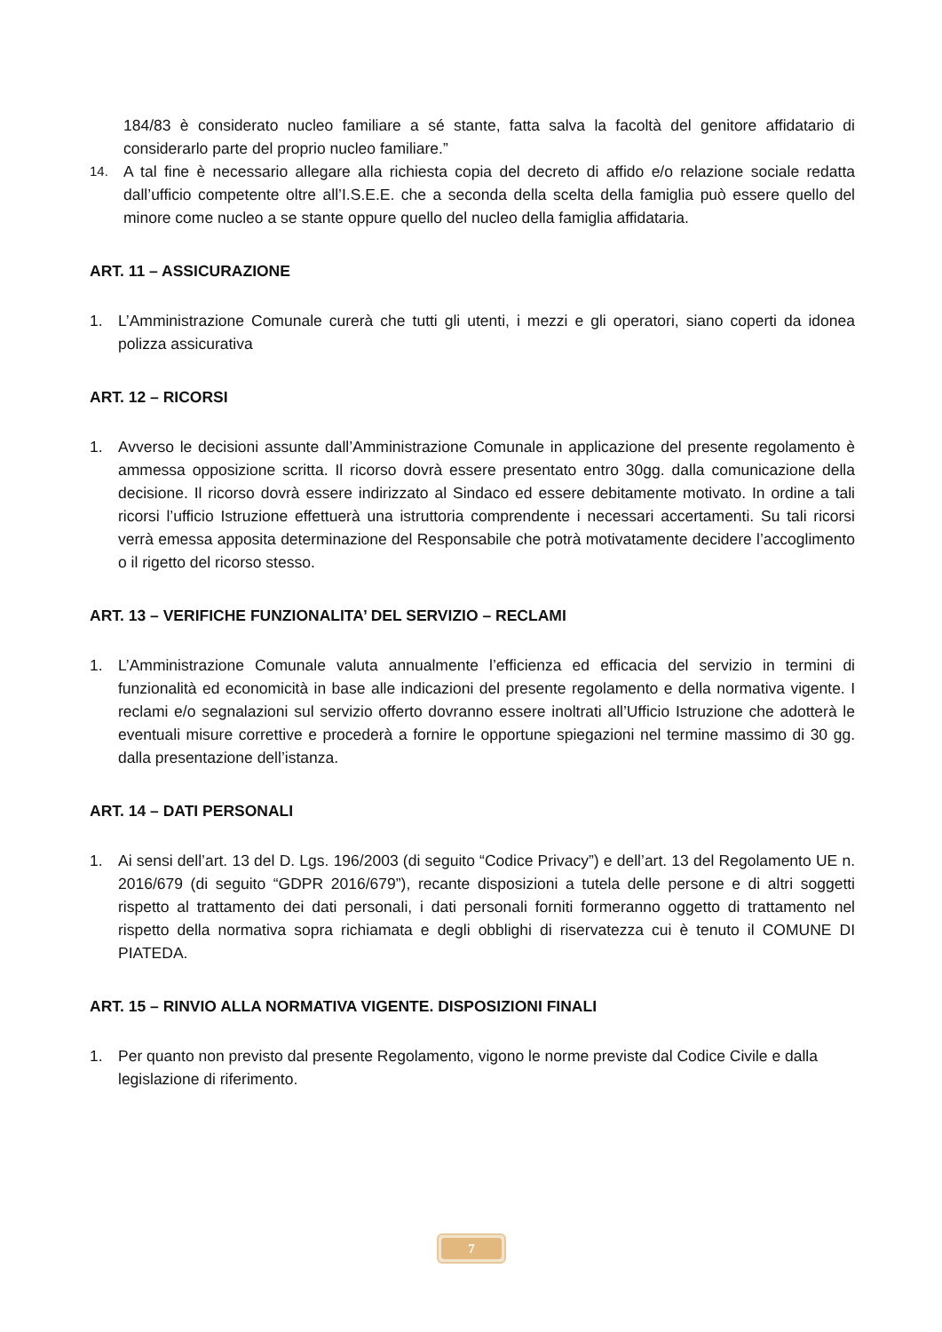184/83 è considerato nucleo familiare a sé stante, fatta salva la facoltà del genitore affidatario di considerarlo parte del proprio nucleo familiare.”
14.
A tal fine è necessario allegare alla richiesta copia del decreto di affido e/o relazione sociale redatta dall’ufficio competente oltre all’I.S.E.E. che a seconda della scelta della famiglia può essere quello del minore come nucleo a se stante oppure quello del nucleo della famiglia affidataria.
ART. 11 – ASSICURAZIONE
1. L’Amministrazione Comunale curerà che tutti gli utenti, i mezzi e gli operatori, siano coperti da idonea polizza assicurativa
ART. 12 – RICORSI
1. Avverso le decisioni assunte dall’Amministrazione Comunale in applicazione del presente regolamento è ammessa opposizione scritta. Il ricorso dovrà essere presentato entro 30gg. dalla comunicazione della decisione. Il ricorso dovrà essere indirizzato al Sindaco ed essere debitamente motivato. In ordine a tali ricorsi l’ufficio Istruzione effettuerà una istruttoria comprendente i necessari accertamenti. Su tali ricorsi verrà emessa apposita determinazione del Responsabile che potrà motivatamente decidere l’accoglimento o il rigetto del ricorso stesso.
ART. 13 – VERIFICHE FUNZIONALITA’ DEL SERVIZIO – RECLAMI
1. L’Amministrazione Comunale valuta annualmente l’efficienza ed efficacia del servizio in termini di funzionalità ed economicità in base alle indicazioni del presente regolamento e della normativa vigente. I reclami e/o segnalazioni sul servizio offerto dovranno essere inoltrati all’Ufficio Istruzione che adotterà le eventuali misure correttive e procederà a fornire le opportune spiegazioni nel termine massimo di 30 gg. dalla presentazione dell’istanza.
ART. 14 – DATI PERSONALI
1. Ai sensi dell’art. 13 del D. Lgs. 196/2003 (di seguito “Codice Privacy”) e dell’art. 13 del Regolamento UE n. 2016/679 (di seguito “GDPR 2016/679”), recante disposizioni a tutela delle persone e di altri soggetti rispetto al trattamento dei dati personali, i dati personali forniti formeranno oggetto di trattamento nel rispetto della normativa sopra richiamata e degli obblighi di riservatezza cui è tenuto il COMUNE DI PIATEDA.
ART. 15 – RINVIO ALLA NORMATIVA VIGENTE. DISPOSIZIONI FINALI
1. Per quanto non previsto dal presente Regolamento, vigono le norme previste dal Codice Civile e dalla legislazione di riferimento.
7